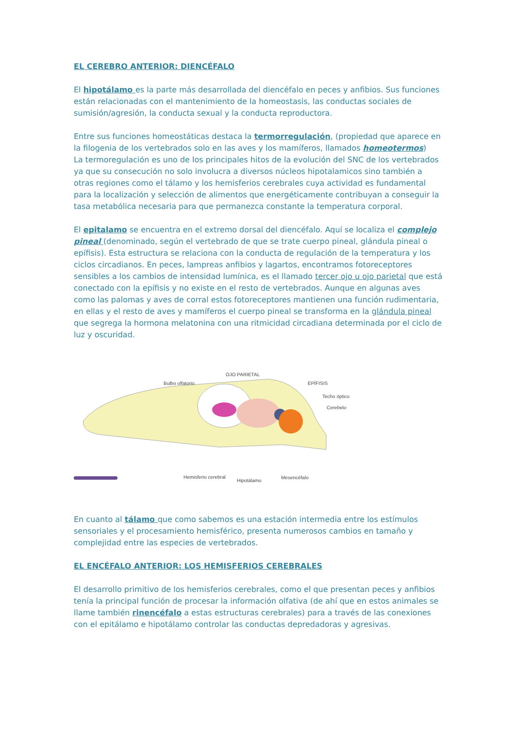EL CEREBRO ANTERIOR: DIENCÉFALO
El hipotálamo es la parte más desarrollada del diencéfalo en peces y anfibios. Sus funciones están relacionadas con el mantenimiento de la homeostasis, las conductas sociales de sumisión/agresión, la conducta sexual y la conducta reproductora.
Entre sus funciones homeostáticas destaca la termorregulación, (propiedad que aparece en la filogenia de los vertebrados solo en las aves y los mamíferos, llamados homeotermos)
La termoregulación es uno de los principales hitos de la evolución del SNC de los vertebrados ya que su consecución no solo involucra a diversos núcleos hipotalamicos sino también a otras regiones como el tálamo y los hemisferios cerebrales cuya actividad es fundamental para la localización y selección de alimentos que energéticamente contribuyan a conseguir la tasa metabólica necesaria para que permanezca constante la temperatura corporal.
El epitalamo se encuentra en el extremo dorsal del diencéfalo. Aquí se localiza el complejo pineal (denominado, según el vertebrado de que se trate cuerpo pineal, glándula pineal o epífisis). Esta estructura se relaciona con la conducta de regulación de la temperatura y los ciclos circadianos. En peces, lampreas anfibios y lagartos, encontramos fotoreceptores sensibles a los cambios de intensidad lumínica, es el llamado tercer ojo u ojo parietal que está conectado con la epífisis y no existe en el resto de vertebrados. Aunque en algunas aves como las palomas y aves de corral estos fotoreceptores mantienen una función rudimentaria, en ellas y el resto de aves y mamíferos el cuerpo pineal se transforma en la glándula pineal que segrega la hormona melatonina con una ritmicidad circadiana determinada por el ciclo de luz y oscuridad.
OJO PARIETAL
Bulbo olfatorio EPÍFISIS
Techo óptico
Cerebelo
Hemisferio cerebral
Hipotálamo
Mesencéfalo
En cuanto al tálamo que como sabemos es una estación intermedia entre los estímulos sensoriales y el procesamiento hemisférico, presenta numerosos cambios en tamaño y complejidad entre las especies de vertebrados.
EL ENCÉFALO ANTERIOR: LOS HEMISFERIOS CEREBRALES
El desarrollo primitivo de los hemisferios cerebrales, como el que presentan peces y anfibios tenía la principal función de procesar la información olfativa (de ahí que en estos animales se llame también rinencéfalo a estas estructuras cerebrales) para a través de las conexiones con el epitálamo e hipotálamo controlar las conductas depredadoras y agresivas.